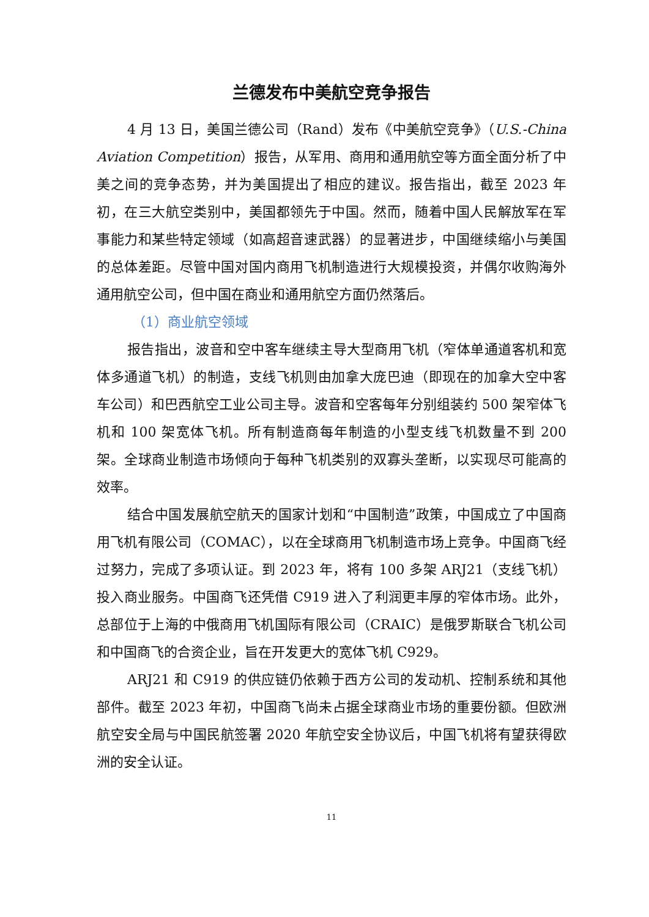兰德发布中美航空竞争报告
4 月 13 日，美国兰德公司（Rand）发布《中美航空竞争》（U.S.-China Aviation Competition）报告，从军用、商用和通用航空等方面全面分析了中美之间的竞争态势，并为美国提出了相应的建议。报告指出，截至 2023 年初，在三大航空类别中，美国都领先于中国。然而，随着中国人民解放军在军事能力和某些特定领域（如高超音速武器）的显著进步，中国继续缩小与美国的总体差距。尽管中国对国内商用飞机制造进行大规模投资，并偶尔收购海外通用航空公司，但中国在商业和通用航空方面仍然落后。
（1）商业航空领域
报告指出，波音和空中客车继续主导大型商用飞机（窄体单通道客机和宽体多通道飞机）的制造，支线飞机则由加拿大庞巴迪（即现在的加拿大空中客车公司）和巴西航空工业公司主导。波音和空客每年分别组装约 500 架窄体飞机和 100 架宽体飞机。所有制造商每年制造的小型支线飞机数量不到 200 架。全球商业制造市场倾向于每种飞机类别的双寡头垄断，以实现尽可能高的效率。
结合中国发展航空航天的国家计划和“中国制造”政策，中国成立了中国商用飞机有限公司（COMAC），以在全球商用飞机制造市场上竞争。中国商飞经过努力，完成了多项认证。到 2023 年，将有 100 多架 ARJ21（支线飞机）投入商业服务。中国商飞还凭借 C919 进入了利润更丰厚的窄体市场。此外，总部位于上海的中俄商用飞机国际有限公司（CRAIC）是俄罗斯联合飞机公司和中国商飞的合资企业，旨在开发更大的宽体飞机 C929。
ARJ21 和 C919 的供应链仍依赖于西方公司的发动机、控制系统和其他部件。截至 2023 年初，中国商飞尚未占据全球商业市场的重要份额。但欧洲航空安全局与中国民航签署 2020 年航空安全协议后，中国飞机将有望获得欧洲的安全认证。
11